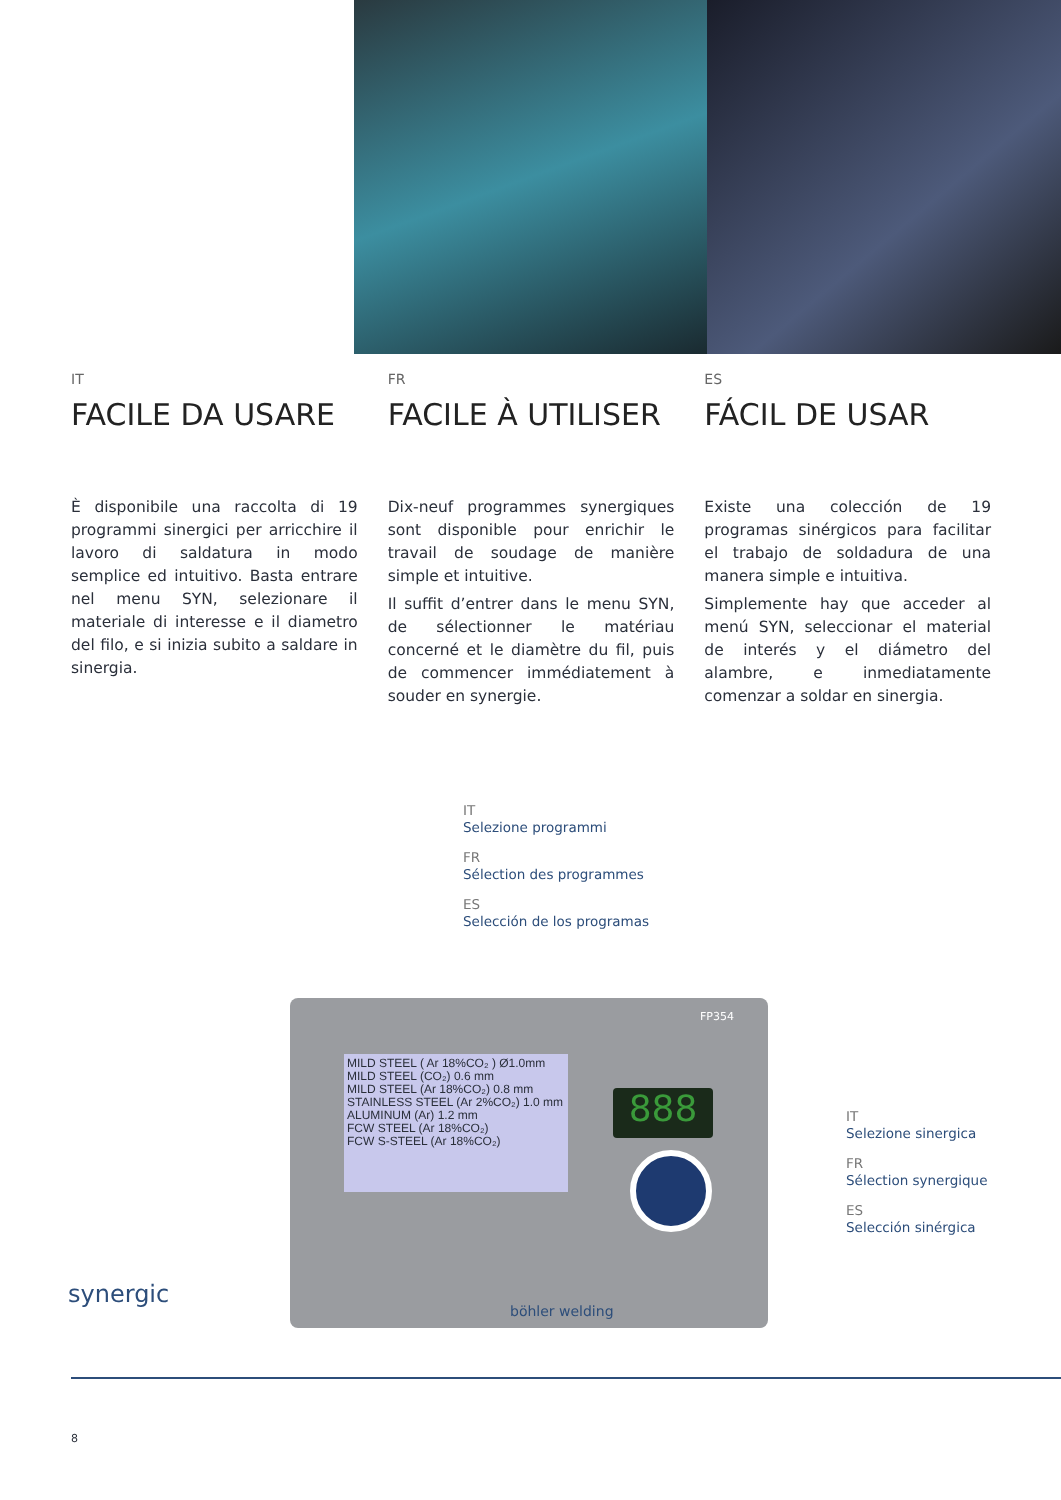IT
FACILE DA USARE
È disponibile una raccolta di 19 programmi sinergici per arricchire il lavoro di saldatura in modo semplice ed intuitivo. Basta entrare nel menu SYN, selezionare il materiale di interesse e il diametro del filo, e si inizia subito a saldare in sinergia.
FR
FACILE À UTILISER
Dix-neuf programmes synergiques sont disponible pour enrichir le travail de soudage de manière simple et intuitive.
Il suffit d’entrer dans le menu SYN, de sélectionner le matériau concerné et le diamètre du fil, puis de commencer immédiatement à souder en synergie.
ES
FÁCIL DE USAR
Existe una colección de 19 programas sinérgicos para facilitar el trabajo de soldadura de una manera simple e intuitiva.
Simplemente hay que acceder al menú SYN, seleccionar el material de interés y el diámetro del alambre, e inmediatamente comenzar a soldar en sinergia.
IT
Selezione programmi
FR
Sélection des programmes
ES
Selección de los programas
IT
Selezione sinergica
FR
Sélection synergique
ES
Selección sinérgica
FP354
MILD STEEL ( Ar 18%CO₂ ) Ø1.0mm
MILD STEEL (CO₂) 0.6 mm
MILD STEEL (Ar 18%CO₂) 0.8 mm
STAINLESS STEEL (Ar 2%CO₂) 1.0 mm
ALUMINUM (Ar) 1.2 mm
FCW STEEL (Ar 18%CO₂)
FCW S-STEEL (Ar 18%CO₂)
888
böhler welding
synergic
8